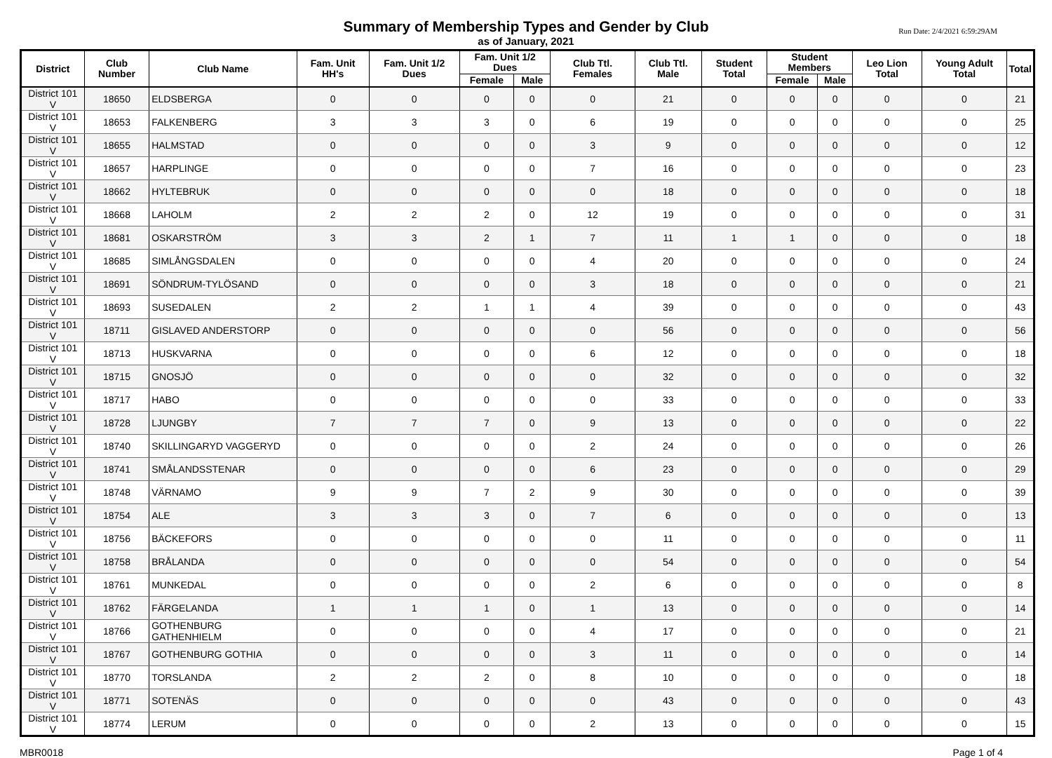Summary of Membership Types and Gender by Club
as of January, 2021
Run Date: 2/4/2021 6:59:29AM
| District | Club Number | Club Name | Fam. Unit HH's | Fam. Unit 1/2 Dues | Fam. Unit 1/2 Dues | | Club Ttl. Females | Club Ttl. Male | Student Total | Student Members | | Leo Lion Total | Young Adult Total | Total |
| --- | --- | --- | --- | --- | --- | --- | --- | --- | --- | --- | --- | --- | --- | --- |
| | | | | | Female | Male | | | | Female | Male | | | |
| District 101 V | 18650 | ELDSBERGA | 0 | 0 | 0 | 0 | 0 | 21 | 0 | 0 | 0 | 0 | 0 | 21 |
| District 101 V | 18653 | FALKENBERG | 3 | 3 | 3 | 0 | 6 | 19 | 0 | 0 | 0 | 0 | 0 | 25 |
| District 101 V | 18655 | HALMSTAD | 0 | 0 | 0 | 0 | 3 | 9 | 0 | 0 | 0 | 0 | 0 | 12 |
| District 101 V | 18657 | HARPLINGE | 0 | 0 | 0 | 0 | 7 | 16 | 0 | 0 | 0 | 0 | 0 | 23 |
| District 101 V | 18662 | HYLTEBRUK | 0 | 0 | 0 | 0 | 0 | 18 | 0 | 0 | 0 | 0 | 0 | 18 |
| District 101 V | 18668 | LAHOLM | 2 | 2 | 2 | 0 | 12 | 19 | 0 | 0 | 0 | 0 | 0 | 31 |
| District 101 V | 18681 | OSKARSTRÖM | 3 | 3 | 2 | 1 | 7 | 11 | 1 | 1 | 0 | 0 | 0 | 18 |
| District 101 V | 18685 | SIMLÅNGSDALEN | 0 | 0 | 0 | 0 | 4 | 20 | 0 | 0 | 0 | 0 | 0 | 24 |
| District 101 V | 18691 | SÖNDRUM-TYLÖSAND | 0 | 0 | 0 | 0 | 3 | 18 | 0 | 0 | 0 | 0 | 0 | 21 |
| District 101 V | 18693 | SUSEDALEN | 2 | 2 | 1 | 1 | 4 | 39 | 0 | 0 | 0 | 0 | 0 | 43 |
| District 101 V | 18711 | GISLAVED ANDERSTORP | 0 | 0 | 0 | 0 | 0 | 56 | 0 | 0 | 0 | 0 | 0 | 56 |
| District 101 V | 18713 | HUSKVARNA | 0 | 0 | 0 | 0 | 6 | 12 | 0 | 0 | 0 | 0 | 0 | 18 |
| District 101 V | 18715 | GNOSJÖ | 0 | 0 | 0 | 0 | 0 | 32 | 0 | 0 | 0 | 0 | 0 | 32 |
| District 101 V | 18717 | HABO | 0 | 0 | 0 | 0 | 0 | 33 | 0 | 0 | 0 | 0 | 0 | 33 |
| District 101 V | 18728 | LJUNGBY | 7 | 7 | 7 | 0 | 9 | 13 | 0 | 0 | 0 | 0 | 0 | 22 |
| District 101 V | 18740 | SKILLINGARYD VAGGERYD | 0 | 0 | 0 | 0 | 2 | 24 | 0 | 0 | 0 | 0 | 0 | 26 |
| District 101 V | 18741 | SMÅLANDSSTENAR | 0 | 0 | 0 | 0 | 6 | 23 | 0 | 0 | 0 | 0 | 0 | 29 |
| District 101 V | 18748 | VÄRNAMO | 9 | 9 | 7 | 2 | 9 | 30 | 0 | 0 | 0 | 0 | 0 | 39 |
| District 101 V | 18754 | ALE | 3 | 3 | 3 | 0 | 7 | 6 | 0 | 0 | 0 | 0 | 0 | 13 |
| District 101 V | 18756 | BÄCKEFORS | 0 | 0 | 0 | 0 | 0 | 11 | 0 | 0 | 0 | 0 | 0 | 11 |
| District 101 V | 18758 | BRÅLANDA | 0 | 0 | 0 | 0 | 0 | 54 | 0 | 0 | 0 | 0 | 0 | 54 |
| District 101 V | 18761 | MUNKEDAL | 0 | 0 | 0 | 0 | 2 | 6 | 0 | 0 | 0 | 0 | 0 | 8 |
| District 101 V | 18762 | FÄRGELANDA | 1 | 1 | 1 | 0 | 1 | 13 | 0 | 0 | 0 | 0 | 0 | 14 |
| District 101 V | 18766 | GOTHENBURG GATHENHIELM | 0 | 0 | 0 | 0 | 4 | 17 | 0 | 0 | 0 | 0 | 0 | 21 |
| District 101 V | 18767 | GOTHENBURG GOTHIA | 0 | 0 | 0 | 0 | 3 | 11 | 0 | 0 | 0 | 0 | 0 | 14 |
| District 101 V | 18770 | TORSLANDA | 2 | 2 | 2 | 0 | 8 | 10 | 0 | 0 | 0 | 0 | 0 | 18 |
| District 101 V | 18771 | SOTENÄS | 0 | 0 | 0 | 0 | 0 | 43 | 0 | 0 | 0 | 0 | 0 | 43 |
| District 101 V | 18774 | LERUM | 0 | 0 | 0 | 0 | 2 | 13 | 0 | 0 | 0 | 0 | 0 | 15 |
MBR0018 Page 1 of 4